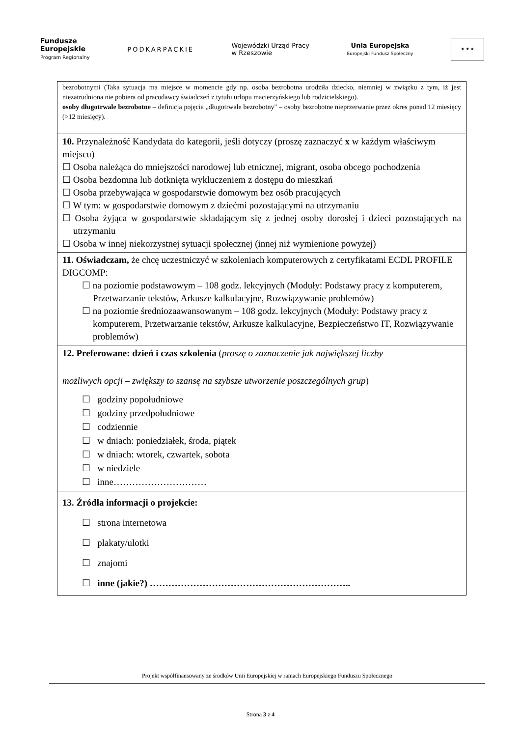Fundusze
Europejskie
Program Regionalny
PODKARPACKIE
Wojewódzki Urząd Pracy
w Rzeszowie
Unia Europejska
Europejski Fundusz Społeczny
★ ★ ★
| bezrobotnymi (Taka sytuacja ma miejsce w momencie gdy np. osoba bezrobotna urodziła dziecko, niemniej w związku z tym, iż jest niezatrudniona nie pobiera od pracodawcy świadczeń z tytułu urlopu macierzyńskiego lub rodzicielskiego). osoby długotrwale bezrobotne – definicja pojęcia „długotrwale bezrobotny" – osoby bezrobotne nieprzerwanie przez okres ponad 12 miesięcy (>12 miesięcy). |
| 10. Przynależność Kandydata do kategorii, jeśli dotyczy (proszę zaznaczyć x w każdym właściwym miejscu) ☐ Osoba należąca do mniejszości narodowej lub etnicznej, migrant, osoba obcego pochodzenia ☐ Osoba bezdomna lub dotknięta wykluczeniem z dostępu do mieszkań ☐ Osoba przebywająca w gospodarstwie domowym bez osób pracujących ☐ W tym: w gospodarstwie domowym z dziećmi pozostającymi na utrzymaniu ☐ Osoba żyjąca w gospodarstwie składającym się z jednej osoby dorosłej i dzieci pozostających na utrzymaniu ☐ Osoba w innej niekorzystnej sytuacji społecznej (innej niż wymienione powyżej) |
| 11. Oświadczam, że chcę uczestniczyć w szkoleniach komputerowych z certyfikatami ECDL PROFILE DIGCOMP: ☐ na poziomie podstawowym – 108 godz. lekcyjnych (Moduły: Podstawy pracy z komputerem, Przetwarzanie tekstów, Arkusze kalkulacyjne, Rozwiązywanie problemów) ☐ na poziomie średniozaawansowanym – 108 godz. lekcyjnych (Moduły: Podstawy pracy z komputerem, Przetwarzanie tekstów, Arkusze kalkulacyjne, Bezpieczeństwo IT, Rozwiązywanie problemów) |
| 12. Preferowane: dzień i czas szkolenia ( proszę o zaznaczenie jak największej liczby możliwych opcji – zwiększy to szansę na szybsze utworzenie poszczególnych grup ) ☐ godziny popołudniowe ☐ godziny przedpołudniowe ☐ codziennie ☐ w dniach: poniedziałek, środa, piątek ☐ w dniach: wtorek, czwartek, sobota ☐ w niedziele ☐ inne………………………… |
| 13. Źródła informacji o projekcie: ☐ strona internetowa ☐ plakaty/ulotki ☐ znajomi ☐ inne (jakie?) ……………………………………………………….. |
Projekt współfinansowany ze środków Unii Europejskiej w ramach Europejskiego Funduszu Społecznego
Strona 3 z 4